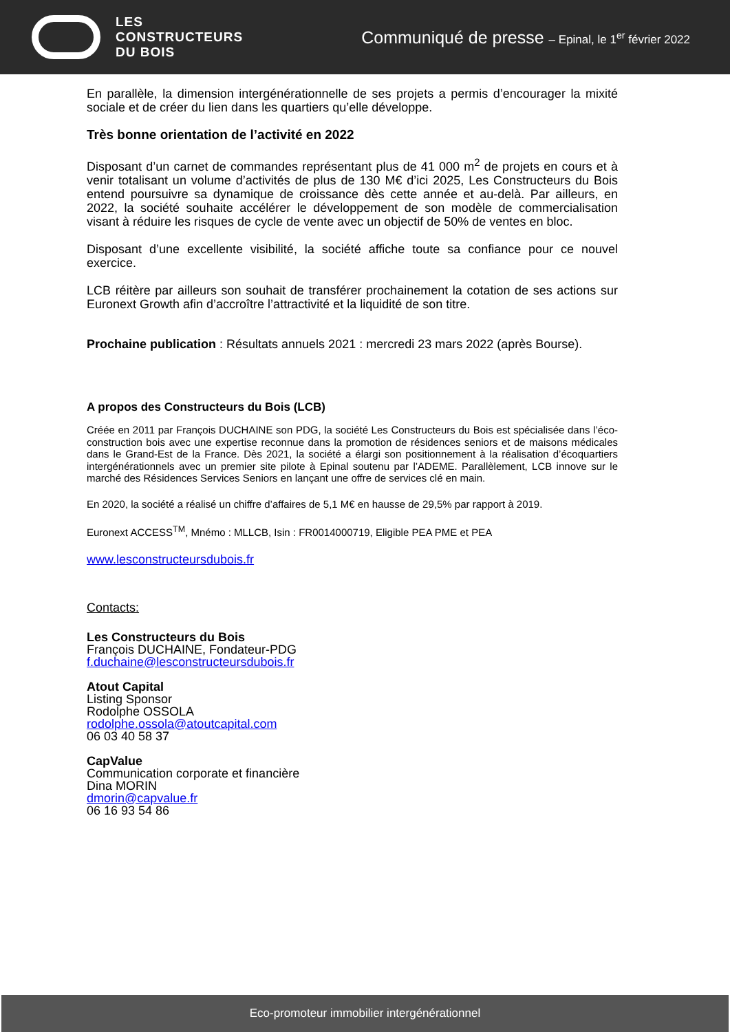LES
CONSTRUCTEURS
DU BOIS
Communiqué de presse – Epinal, le 1<sup>er</sup> février 2022
En parallèle, la dimension intergénérationnelle de ses projets a permis d’encourager la mixité sociale et de créer du lien dans les quartiers qu’elle développe.
Très bonne orientation de l’activité en 2022
Disposant d’un carnet de commandes représentant plus de 41 000 m<sup>2</sup> de projets en cours et à venir totalisant un volume d’activités de plus de 130 M€ d’ici 2025, Les Constructeurs du Bois entend poursuivre sa dynamique de croissance dès cette année et au-delà. Par ailleurs, en 2022, la société souhaite accélérer le développement de son modèle de commercialisation visant à réduire les risques de cycle de vente avec un objectif de 50% de ventes en bloc.
Disposant d’une excellente visibilité, la société affiche toute sa confiance pour ce nouvel exercice.
LCB réitère par ailleurs son souhait de transférer prochainement la cotation de ses actions sur Euronext Growth afin d’accroître l’attractivité et la liquidité de son titre.
Prochaine publication : Résultats annuels 2021 : mercredi 23 mars 2022 (après Bourse).
A propos des Constructeurs du Bois (LCB)
Créée en 2011 par François DUCHAINE son PDG, la société Les Constructeurs du Bois est spécialisée dans l’éco-construction bois avec une expertise reconnue dans la promotion de résidences seniors et de maisons médicales dans le Grand-Est de la France. Dès 2021, la société a élargi son positionnement à la réalisation d’écoquartiers intergénérationnels avec un premier site pilote à Epinal soutenu par l’ADEME. Parallèlement, LCB innove sur le marché des Résidences Services Seniors en lançant une offre de services clé en main.
En 2020, la société a réalisé un chiffre d’affaires de 5,1 M€ en hausse de 29,5% par rapport à 2019.
Euronext ACCESS<sup>TM</sup>, Mnémo : MLLCB, Isin : FR0014000719, Eligible PEA PME et PEA
www.lesconstructeursdubois.fr
Contacts:
Les Constructeurs du Bois
François DUCHAINE, Fondateur-PDG
f.duchaine@lesconstructeursdubois.fr
Atout Capital
Listing Sponsor
Rodolphe OSSOLA
rodolphe.ossola@atoutcapital.com
06 03 40 58 37
CapValue
Communication corporate et financière
Dina MORIN
dmorin@capvalue.fr
06 16 93 54 86
Eco-promoteur immobilier intergénérationnel